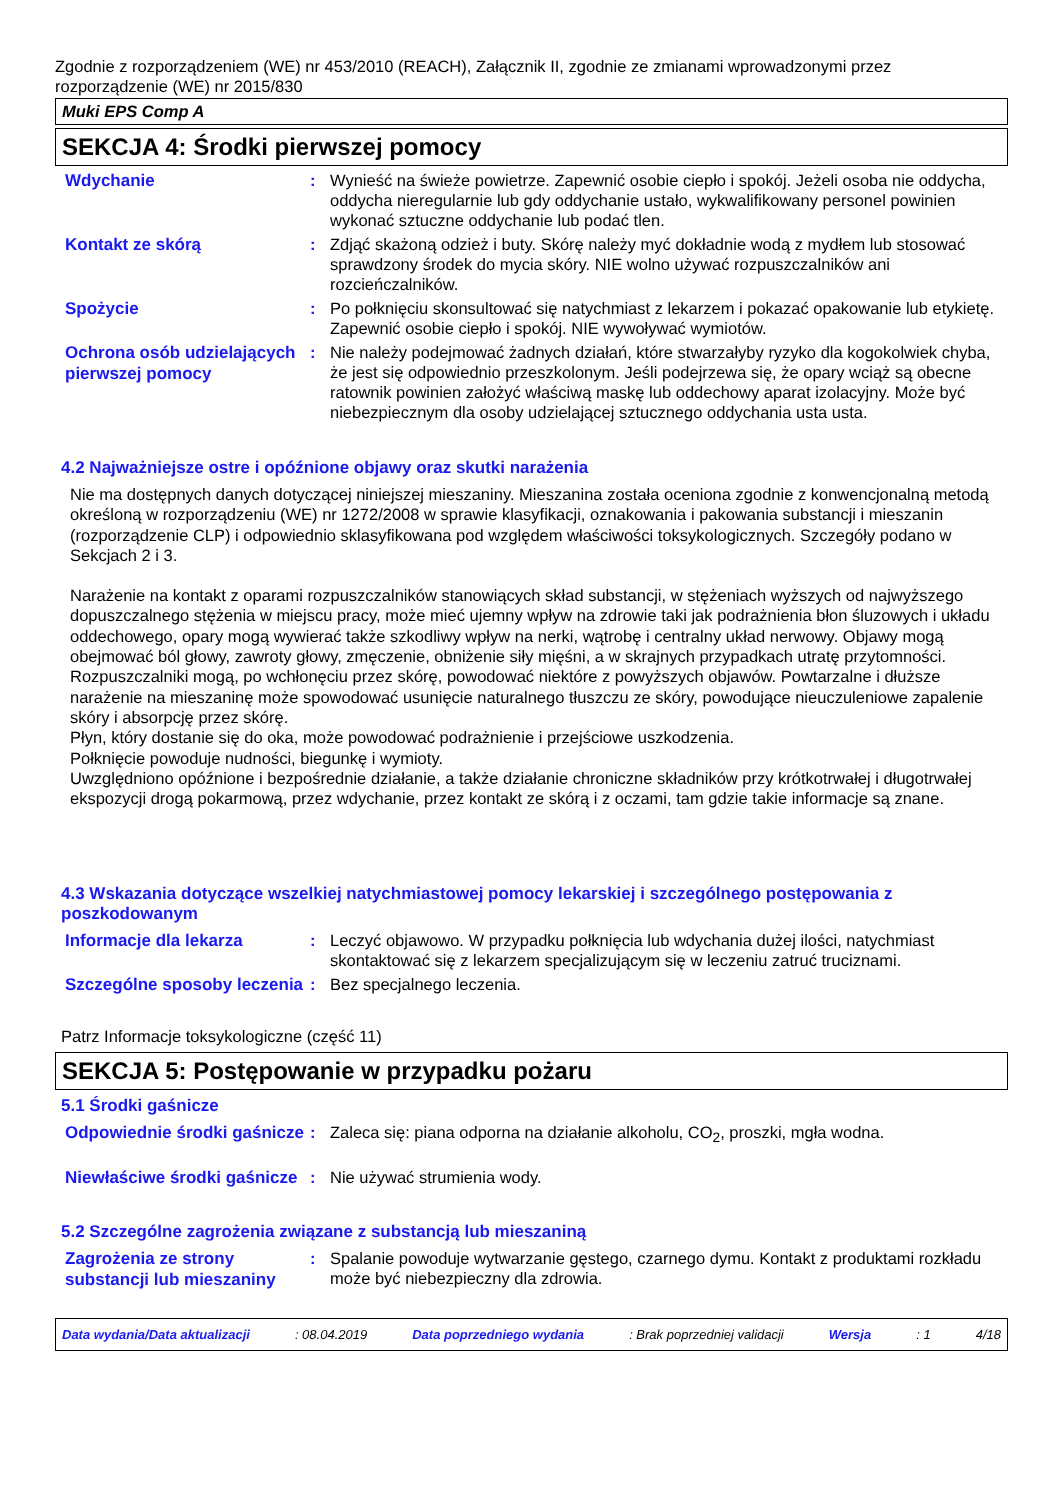Zgodnie z rozporządzeniem (WE) nr 453/2010 (REACH), Załącznik II, zgodnie ze zmianami wprowadzonymi przez rozporządzenie (WE) nr 2015/830
Muki EPS Comp A
SEKCJA 4: Środki pierwszej pomocy
Wdychanie
: Wynieść na świeże powietrze. Zapewnić osobie ciepło i spokój. Jeżeli osoba nie oddycha, oddycha nieregularnie lub gdy oddychanie ustało, wykwalifikowany personel powinien wykonać sztuczne oddychanie lub podać tlen.
Kontakt ze skórą
: Zdjąć skażoną odzież i buty. Skórę należy myć dokładnie wodą z mydłem lub stosować sprawdzony środek do mycia skóry. NIE wolno używać rozpuszczalników ani rozcieńczalników.
Spożycie
: Po połknięciu skonsultować się natychmiast z lekarzem i pokazać opakowanie lub etykietę. Zapewnić osobie ciepło i spokój. NIE wywoływać wymiotów.
Ochrona osób udzielających pierwszej pomocy
: Nie należy podejmować żadnych działań, które stwarzałyby ryzyko dla kogokolwiek chyba, że jest się odpowiednio przeszkolonym. Jeśli podejrzewa się, że opary wciąż są obecne ratownik powinien założyć właściwą maskę lub oddechowy aparat izolacyjny. Może być niebezpiecznym dla osoby udzielającej sztucznego oddychania usta usta.
4.2 Najważniejsze ostre i opóźnione objawy oraz skutki narażenia
Nie ma dostępnych danych dotyczącej niniejszej mieszaniny. Mieszanina została oceniona zgodnie z konwencjonalną metodą określoną w rozporządzeniu (WE) nr 1272/2008 w sprawie klasyfikacji, oznakowania i pakowania substancji i mieszanin (rozporządzenie CLP) i odpowiednio sklasyfikowana pod względem właściwości toksykologicznych. Szczegóły podano w Sekcjach 2 i 3.
Narażenie na kontakt z oparami rozpuszczalników stanowiących skład substancji, w stężeniach wyższych od najwyższego dopuszczalnego stężenia w miejscu pracy, może mieć ujemny wpływ na zdrowie taki jak podrażnienia błon śluzowych i układu oddechowego, opary mogą wywierać także szkodliwy wpływ na nerki, wątrobę i centralny układ nerwowy. Objawy mogą obejmować ból głowy, zawroty głowy, zmęczenie, obniżenie siły mięśni, a w skrajnych przypadkach utratę przytomności.
Rozpuszczalniki mogą, po wchłonęciu przez skórę, powodować niektóre z powyższych objawów. Powtarzalne i dłuższe narażenie na mieszaninę może spowodować usunięcie naturalnego tłuszczu ze skóry, powodujące nieuczuleniowe zapalenie skóry i absorpcję przez skórę.
Płyn, który dostanie się do oka, może powodować podrażnienie i przejściowe uszkodzenia.
Połknięcie powoduje nudności, biegunkę i wymioty.
Uwzględniono opóźnione i bezpośrednie działanie, a także działanie chroniczne składników przy krótkotrwałej i długotrwałej ekspozycji drogą pokarmową, przez wdychanie, przez kontakt ze skórą i z oczami, tam gdzie takie informacje są znane.
4.3 Wskazania dotyczące wszelkiej natychmiastowej pomocy lekarskiej i szczególnego postępowania z poszkodowanym
Informacje dla lekarza
: Leczyć objawowo. W przypadku połknięcia lub wdychania dużej ilości, natychmiast skontaktować się z lekarzem specjalizującym się w leczeniu zatruć truciznami.
Szczególne sposoby leczenia
: Bez specjalnego leczenia.
Patrz Informacje toksykologiczne (część 11)
SEKCJA 5: Postępowanie w przypadku pożaru
5.1 Środki gaśnicze
Odpowiednie środki gaśnicze
: Zaleca się: piana odporna na działanie alkoholu, CO<sub>2</sub>, proszki, mgła wodna.
Niewłaściwe środki gaśnicze
: Nie używać strumienia wody.
5.2 Szczególne zagrożenia związane z substancją lub mieszaniną
Zagrożenia ze strony substancji lub mieszaniny
: Spalanie powoduje wytwarzanie gęstego, czarnego dymu. Kontakt z produktami rozkładu może być niebezpieczny dla zdrowia.
Data wydania/Data aktualizacji : 08.04.2019 Data poprzedniego wydania : Brak poprzedniej validacji Wersja : 1 4/18